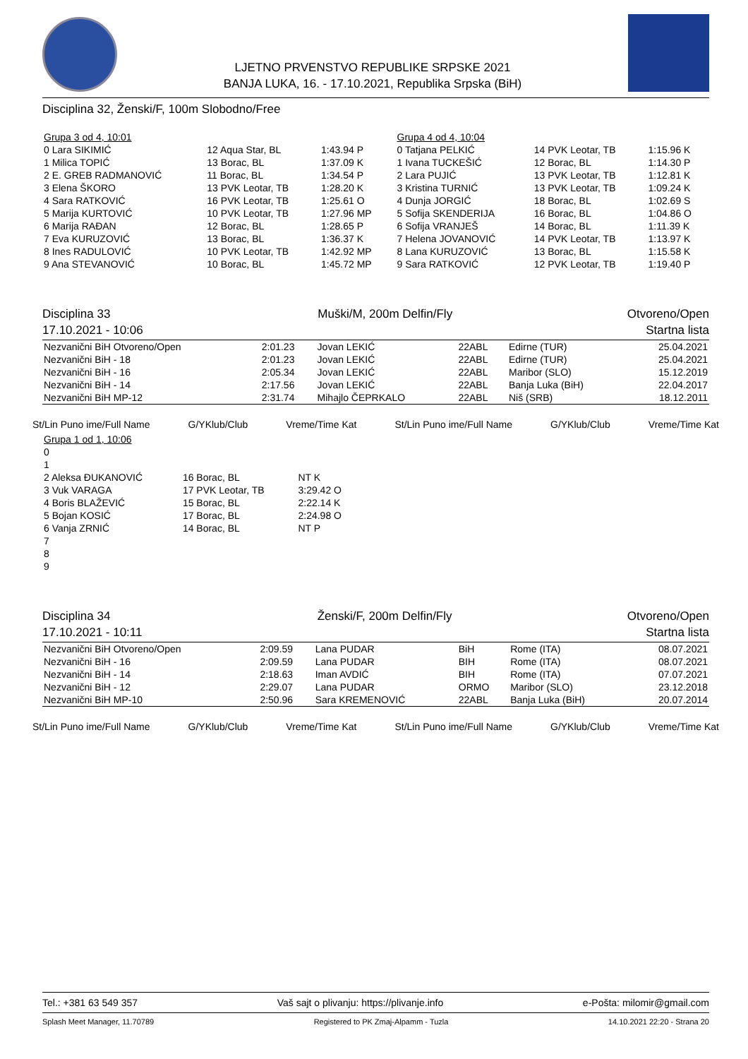LJETNO PRVENSTVO REPUBLIKE SRPSKE 2021
BANJA LUKA, 16. - 17.10.2021, Republika Srpska (BiH)
Disciplina 32, Ženski/F, 100m Slobodno/Free
| Grupa 3 od 4, 10:01 | | | | Grupa 4 od 4, 10:04 | | |
| 0 Lara SIKIMIĆ | 12 Aqua Star, BL | 1:43.94 P | | 0 Tatjana PELKIĆ | 14 PVK Leotar, TB | 1:15.96 K |
| 1 Milica TOPIĆ | 13 Borac, BL | 1:37.09 K | | 1 Ivana TUCKEŠIĆ | 12 Borac, BL | 1:14.30 P |
| 2 E. GREB RADMANOVIĆ | 11 Borac, BL | 1:34.54 P | | 2 Lara PUJIĆ | 13 PVK Leotar, TB | 1:12.81 K |
| 3 Elena ŠKORO | 13 PVK Leotar, TB | 1:28.20 K | | 3 Kristina TURNIĆ | 13 PVK Leotar, TB | 1:09.24 K |
| 4 Sara RATKOVIĆ | 16 PVK Leotar, TB | 1:25.61 O | | 4 Dunja JORGIĆ | 18 Borac, BL | 1:02.69 S |
| 5 Marija KURTOVIĆ | 10 PVK Leotar, TB | 1:27.96 MP | | 5 Sofija SKENDERIJA | 16 Borac, BL | 1:04.86 O |
| 6 Marija RAĐAN | 12 Borac, BL | 1:28.65 P | | 6 Sofija VRANJEŠ | 14 Borac, BL | 1:11.39 K |
| 7 Eva KURUZOVIĆ | 13 Borac, BL | 1:36.37 K | | 7 Helena JOVANOVIĆ | 14 PVK Leotar, TB | 1:13.97 K |
| 8 Ines RADULOVIĆ | 10 PVK Leotar, TB | 1:42.92 MP | | 8 Lana KURUZOVIĆ | 13 Borac, BL | 1:15.58 K |
| 9 Ana STEVANOVIĆ | 10 Borac, BL | 1:45.72 MP | | 9 Sara RATKOVIĆ | 12 PVK Leotar, TB | 1:19.40 P |
Disciplina 33
17.10.2021 - 10:06
Muški/M, 200m Delfin/Fly Otvoreno/Open
Startna lista
| Nezvanični BiH Otvoreno/Open | 2:01.23 | Jovan LEKIĆ | 22ABL | Edirne (TUR) | 25.04.2021 |
| Nezvanični BiH - 18 | 2:01.23 | Jovan LEKIĆ | 22ABL | Edirne (TUR) | 25.04.2021 |
| Nezvanični BiH - 16 | 2:05.34 | Jovan LEKIĆ | 22ABL | Maribor (SLO) | 15.12.2019 |
| Nezvanični BiH - 14 | 2:17.56 | Jovan LEKIĆ | 22ABL | Banja Luka (BiH) | 22.04.2017 |
| Nezvanični BiH MP-12 | 2:31.74 | Mihajlo ČEPRKALO | 22ABL | Niš (SRB) | 18.12.2011 |
St/Lin Puno ime/Full Name G/YKlub/Club Vreme/Time Kat St/Lin Puno ime/Full Name G/YKlub/Club Vreme/Time Kat
| Grupa 1 od 1, 10:06 | | |
| 0 | | |
| 1 | | |
| 2 Aleksa ĐUKANOVIĆ | 16 Borac, BL | NT K |
| 3 Vuk VARAGA | 17 PVK Leotar, TB | 3:29.42 O |
| 4 Boris BLAŽEVIĆ | 15 Borac, BL | 2:22.14 K |
| 5 Bojan KOSIĆ | 17 Borac, BL | 2:24.98 O |
| 6 Vanja ZRNIĆ | 14 Borac, BL | NT P |
| 7 | | |
| 8 | | |
| 9 | | |
Disciplina 34
17.10.2021 - 10:11
Ženski/F, 200m Delfin/Fly Otvoreno/Open
Startna lista
| Nezvanični BiH Otvoreno/Open | 2:09.59 | Lana PUDAR | BiH | Rome (ITA) | 08.07.2021 |
| Nezvanični BiH - 16 | 2:09.59 | Lana PUDAR | BIH | Rome (ITA) | 08.07.2021 |
| Nezvanični BiH - 14 | 2:18.63 | Iman AVDIĆ | BIH | Rome (ITA) | 07.07.2021 |
| Nezvanični BiH - 12 | 2:29.07 | Lana PUDAR | ORMO | Maribor (SLO) | 23.12.2018 |
| Nezvanični BiH MP-10 | 2:50.96 | Sara KREMENOVIĆ | 22ABL | Banja Luka (BiH) | 20.07.2014 |
St/Lin Puno ime/Full Name G/YKlub/Club Vreme/Time Kat St/Lin Puno ime/Full Name G/YKlub/Club Vreme/Time Kat
Tel.: +381 63 549 357 Vaš sajt o plivanju: https://plivanje.info e-Pošta: milomir@gmail.com
Splash Meet Manager, 11.70789 Registered to PK Zmaj-Alpamm - Tuzla 14.10.2021 22:20 - Strana 20